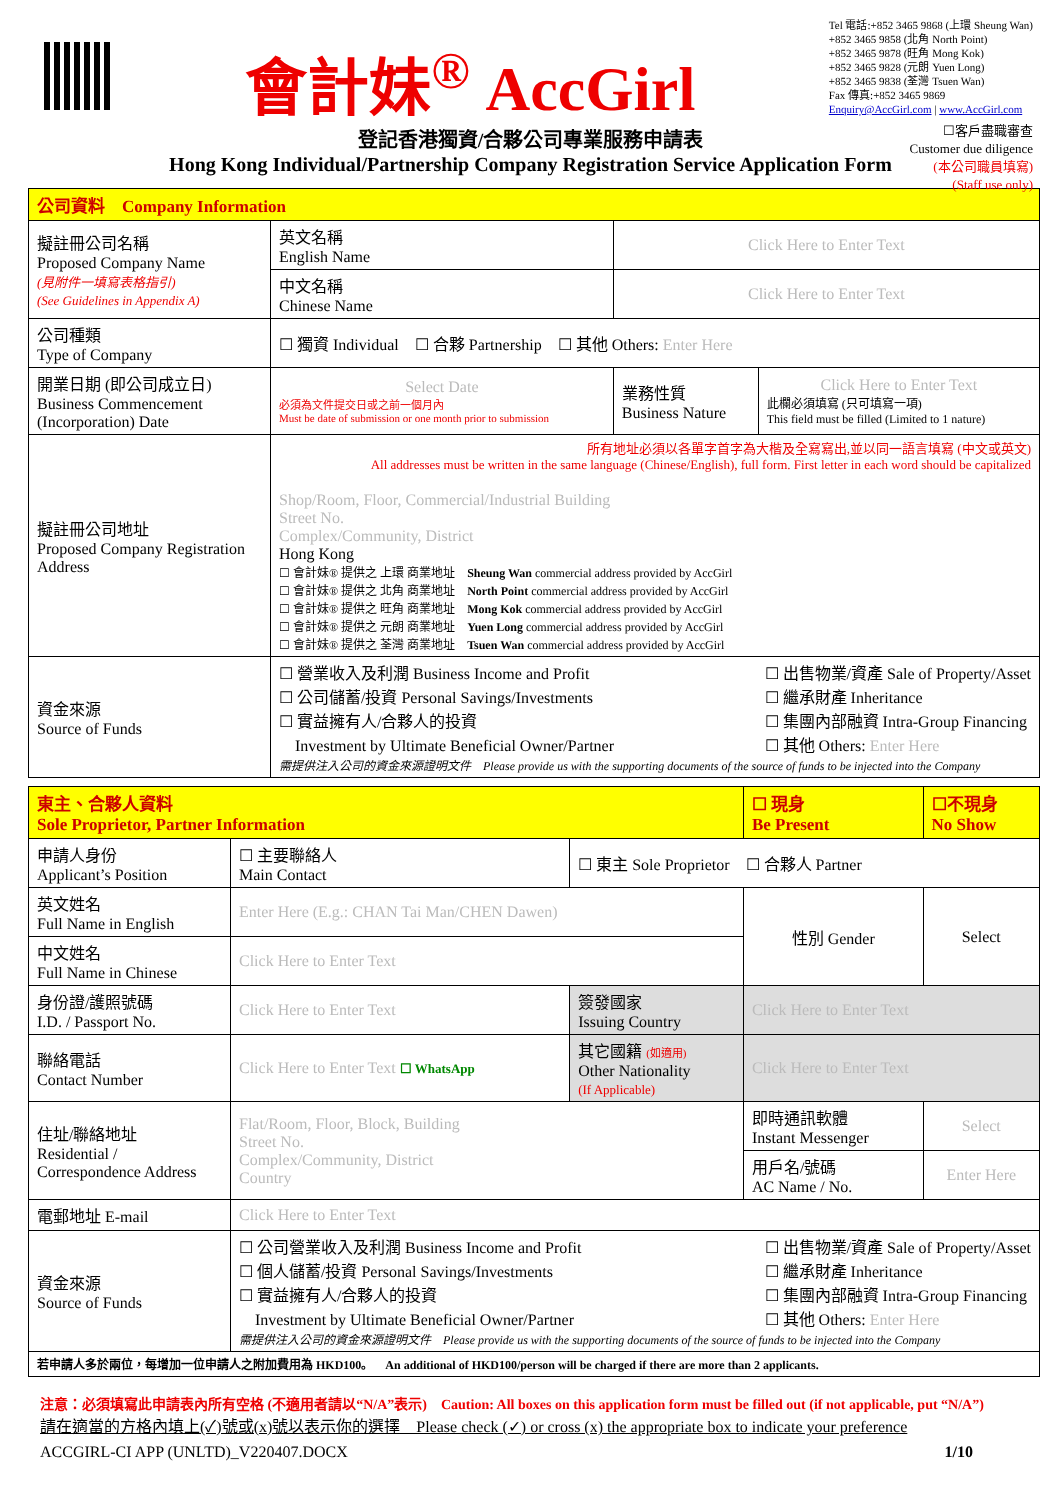會計妹<sup>®</sup> AccGirl
Tel 電話:+852 3465 9868 (上環 Sheung Wan)
+852 3465 9858 (北角 North Point)
+852 3465 9878 (旺角 Mong Kok)
+852 3465 9828 (元朗 Yuen Long)
+852 3465 9838 (荃灣 Tsuen Wan)
Fax 傳真:+852 3465 9869
Enquiry@AccGirl.com | www.AccGirl.com
☐客戶盡職審查
Customer due diligence
(本公司職員填寫)
(Staff use only)
登記香港獨資/合夥公司專業服務申請表
Hong Kong Individual/Partnership Company Registration Service Application Form
| 公司資料 Company Information | | | | |
| 擬註冊公司名稱 Proposed Company Name (見附件一填寫表格指引) (See Guidelines in Appendix A) | 英文名稱 English Name | Click Here to Enter Text | | |
| | 中文名稱 Chinese Name | Click Here to Enter Text | | |
| 公司種類 Type of Company | ☐ 獨資 Individual ☐ 合夥 Partnership ☐ 其他 Others: Enter Here | | | |
| 開業日期 (即公司成立日) Business Commencement (Incorporation) Date | Select Date 必須為文件提交日或之前一個月內 Must be date of submission or one month prior to submission | | 業務性質 Business Nature | Click Here to Enter Text 此欄必須填寫 (只可填寫一項) This field must be filled (Limited to 1 nature) |
| 擬註冊公司地址 Proposed Company Registration Address | 所有地址必須以各單字首字為大楷及全寫寫出,並以同一語言填寫 (中文或英文) All addresses must be written in the same language (Chinese/English), full form. First letter in each word should be capitalized Shop/Room, Floor, Commercial/Industrial Building Street No. Complex/Community, District Hong Kong ☐ 會計妹® 提供之 上環 商業地址 Sheung Wan commercial address provided by AccGirl ☐ 會計妹® 提供之 北角 商業地址 North Point commercial address provided by AccGirl ☐ 會計妹® 提供之 旺角 商業地址 Mong Kok commercial address provided by AccGirl ☐ 會計妹® 提供之 元朗 商業地址 Yuen Long commercial address provided by AccGirl ☐ 會計妹® 提供之 荃灣 商業地址 Tsuen Wan commercial address provided by AccGirl | | | |
| 資金來源 Source of Funds | ☐ 營業收入及利潤 Business Income and Profit ☐ 公司儲蓄/投資 Personal Savings/Investments ☐ 實益擁有人/合夥人的投資 Investment by Ultimate Beneficial Owner/Partner ☐ 出售物業/資產 Sale of Property/Asset ☐ 繼承財產 Inheritance ☐ 集團內部融資 Intra-Group Financing ☐ 其他 Others: Enter Here 需提供注入公司的資金來源證明文件 Please provide us with the supporting documents of the source of funds to be injected into the Company | | | |
| 東主、合夥人資料 Sole Proprietor, Partner Information | | | | ☐ 現身 Be Present | ☐不現身 No Show |
| 申請人身份 Applicant’s Position | ☐ 主要聯絡人 Main Contact | ☐ 東主 Sole Proprietor ☐ 合夥人 Partner | | | |
| 英文姓名 Full Name in English | Enter Here (E.g.: CHAN Tai Man/CHEN Dawen) | | | 性別 Gender | Select |
| 中文姓名 Full Name in Chinese | Click Here to Enter Text | | | | |
| 身份證/護照號碼 I.D. / Passport No. | Click Here to Enter Text | | 簽發國家 Issuing Country | Click Here to Enter Text | |
| 聯絡電話 Contact Number | Click Here to Enter Text ☐ WhatsApp | | 其它國籍 (如適用) Other Nationality (If Applicable) | Click Here to Enter Text | |
| 住址/聯絡地址 Residential / Correspondence Address | Flat/Room, Floor, Block, Building Street No. Complex/Community, District Country | | | 即時通訊軟體 Instant Messenger | Select |
| | | | | 用戶名/號碼 AC Name / No. | Enter Here |
| 電郵地址 E-mail | Click Here to Enter Text | | | | |
| 資金來源 Source of Funds | ☐ 公司營業收入及利潤 Business Income and Profit ☐ 個人儲蓄/投資 Personal Savings/Investments ☐ 實益擁有人/合夥人的投資 Investment by Ultimate Beneficial Owner/Partner ☐ 出售物業/資產 Sale of Property/Asset ☐ 繼承財產 Inheritance ☐ 集團內部融資 Intra-Group Financing ☐ 其他 Others: Enter Here 需提供注入公司的資金來源證明文件 Please provide us with the supporting documents of the source of funds to be injected into the Company | | | | |
| 若申請人多於兩位，每增加一位申請人之附加費用為 HKD100。 An additional of HKD100/person will be charged if there are more than 2 applicants. | | | | | |
注意：必須填寫此申請表內所有空格 (不適用者請以“N/A”表示)　Caution: All boxes on this application form must be filled out (if not applicable, put “N/A”)
請在適當的方格內填上(✓)號或(x)號以表示你的選擇　Please check (✓) or cross (x) the appropriate box to indicate your preference
ACCGIRL-CI APP (UNLTD)_V220407.DOCX 1/10